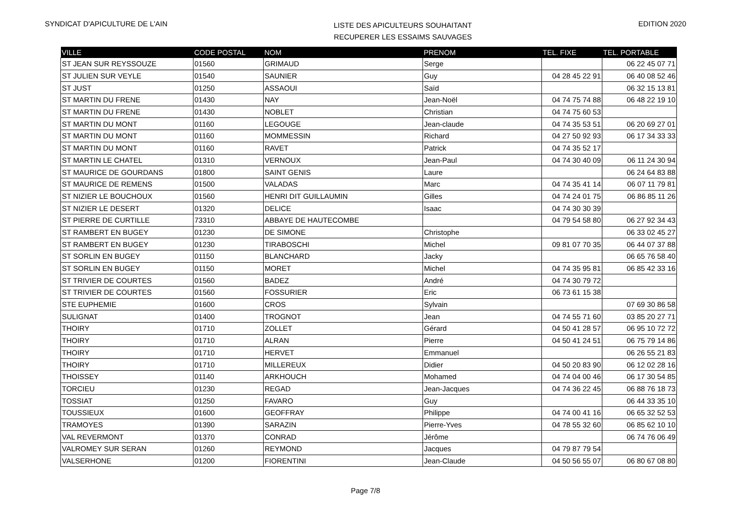SYNDICAT D'APICULTURE DE L'AIN
LISTE DES APICULTEURS SOUHAITANT
RECUPERER LES ESSAIMS SAUVAGES
EDITION 2020
| VILLE | CODE POSTAL | NOM | PRENOM | TEL. FIXE | TEL. PORTABLE |
| --- | --- | --- | --- | --- | --- |
| ST JEAN SUR REYSSOUZE | 01560 | GRIMAUD | Serge | | 06 22 45 07 71 |
| ST JULIEN SUR VEYLE | 01540 | SAUNIER | Guy | 04 28 45 22 91 | 06 40 08 52 46 |
| ST JUST | 01250 | ASSAOUI | Saïd | | 06 32 15 13 81 |
| ST MARTIN DU FRENE | 01430 | NAY | Jean-Noël | 04 74 75 74 88 | 06 48 22 19 10 |
| ST MARTIN DU FRENE | 01430 | NOBLET | Christian | 04 74 75 60 53 | |
| ST MARTIN DU MONT | 01160 | LEGOUGE | Jean-claude | 04 74 35 53 51 | 06 20 69 27 01 |
| ST MARTIN DU MONT | 01160 | MOMMESSIN | Richard | 04 27 50 92 93 | 06 17 34 33 33 |
| ST MARTIN DU MONT | 01160 | RAVET | Patrick | 04 74 35 52 17 | |
| ST MARTIN LE CHATEL | 01310 | VERNOUX | Jean-Paul | 04 74 30 40 09 | 06 11 24 30 94 |
| ST MAURICE DE GOURDANS | 01800 | SAINT GENIS | Laure | | 06 24 64 83 88 |
| ST MAURICE DE REMENS | 01500 | VALADAS | Marc | 04 74 35 41 14 | 06 07 11 79 81 |
| ST NIZIER LE BOUCHOUX | 01560 | HENRI DIT GUILLAUMIN | Gilles | 04 74 24 01 75 | 06 86 85 11 26 |
| ST NIZIER LE DESERT | 01320 | DELICE | Isaac | 04 74 30 30 39 | |
| ST PIERRE DE CURTILLE | 73310 | ABBAYE DE HAUTECOMBE | | 04 79 54 58 80 | 06 27 92 34 43 |
| ST RAMBERT EN BUGEY | 01230 | DE SIMONE | Christophe | | 06 33 02 45 27 |
| ST RAMBERT EN BUGEY | 01230 | TIRABOSCHI | Michel | 09 81 07 70 35 | 06 44 07 37 88 |
| ST SORLIN EN BUGEY | 01150 | BLANCHARD | Jacky | | 06 65 76 58 40 |
| ST SORLIN EN BUGEY | 01150 | MORET | Michel | 04 74 35 95 81 | 06 85 42 33 16 |
| ST TRIVIER DE COURTES | 01560 | BADEZ | André | 04 74 30 79 72 | |
| ST TRIVIER DE COURTES | 01560 | FOSSURIER | Eric | 06 73 61 15 38 | |
| STE EUPHEMIE | 01600 | CROS | Sylvain | | 07 69 30 86 58 |
| SULIGNAT | 01400 | TROGNOT | Jean | 04 74 55 71 60 | 03 85 20 27 71 |
| THOIRY | 01710 | ZOLLET | Gérard | 04 50 41 28 57 | 06 95 10 72 72 |
| THOIRY | 01710 | ALRAN | Pierre | 04 50 41 24 51 | 06 75 79 14 86 |
| THOIRY | 01710 | HERVET | Emmanuel | | 06 26 55 21 83 |
| THOIRY | 01710 | MILLEREUX | Didier | 04 50 20 83 90 | 06 12 02 28 16 |
| THOISSEY | 01140 | ARKHOUCH | Mohamed | 04 74 04 00 46 | 06 17 30 54 85 |
| TORCIEU | 01230 | REGAD | Jean-Jacques | 04 74 36 22 45 | 06 88 76 18 73 |
| TOSSIAT | 01250 | FAVARO | Guy | | 06 44 33 35 10 |
| TOUSSIEUX | 01600 | GEOFFRAY | Philippe | 04 74 00 41 16 | 06 65 32 52 53 |
| TRAMOYES | 01390 | SARAZIN | Pierre-Yves | 04 78 55 32 60 | 06 85 62 10 10 |
| VAL REVERMONT | 01370 | CONRAD | Jérôme | | 06 74 76 06 49 |
| VALROMEY SUR SERAN | 01260 | REYMOND | Jacques | 04 79 87 79 54 | |
| VALSERHONE | 01200 | FIORENTINI | Jean-Claude | 04 50 56 55 07 | 06 80 67 08 80 |
Page 7/8